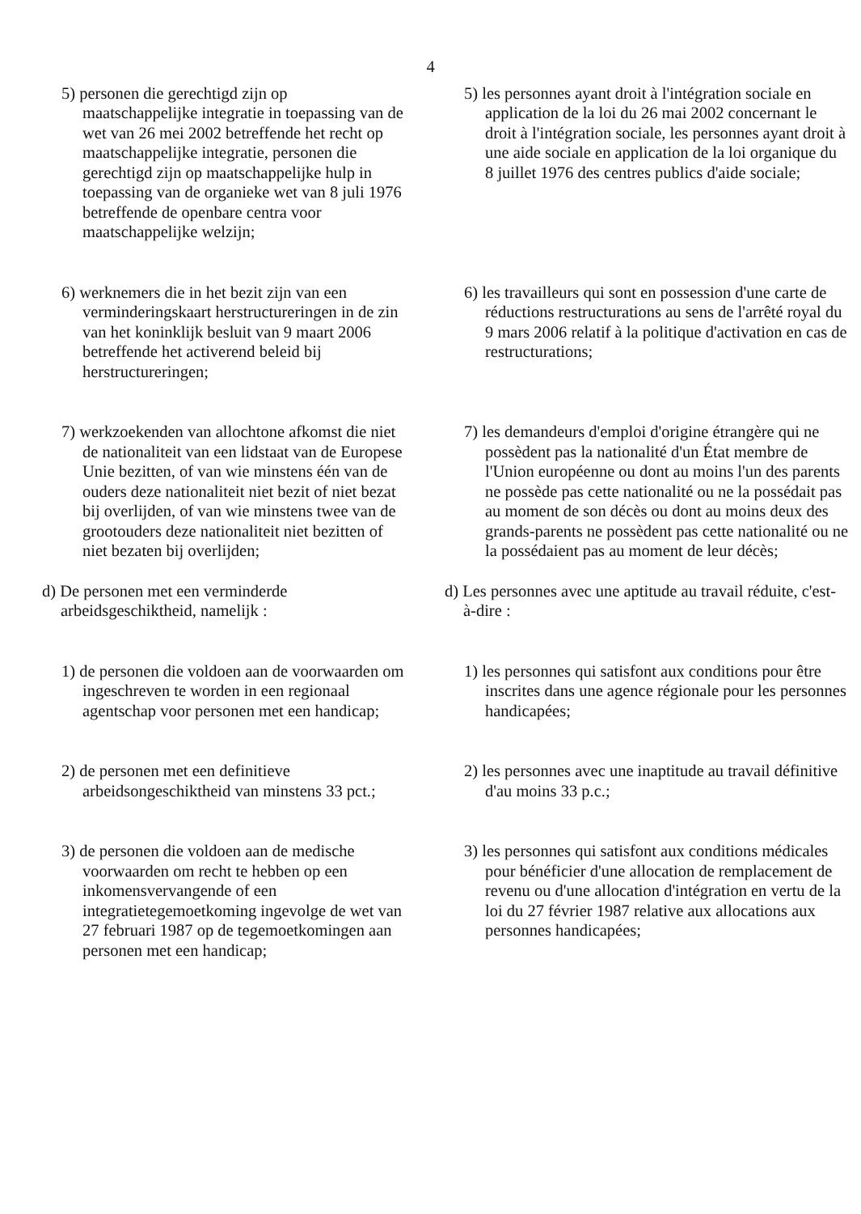4
5) personen die gerechtigd zijn op maatschappelijke integratie in toepassing van de wet van 26 mei 2002 betreffende het recht op maatschappelijke integratie, personen die gerechtigd zijn op maatschappelijke hulp in toepassing van de organieke wet van 8 juli 1976 betreffende de openbare centra voor maatschappelijke welzijn;
5) les personnes ayant droit à l'intégration sociale en application de la loi du 26 mai 2002 concernant le droit à l'intégration sociale, les personnes ayant droit à une aide sociale en application de la loi organique du 8 juillet 1976 des centres publics d'aide sociale;
6) werknemers die in het bezit zijn van een verminderingskaart herstructureringen in de zin van het koninklijk besluit van 9 maart 2006 betreffende het activerend beleid bij herstructureringen;
6) les travailleurs qui sont en possession d'une carte de réductions restructurations au sens de l'arrêté royal du 9 mars 2006 relatif à la politique d'activation en cas de restructurations;
7) werkzoekenden van allochtone afkomst die niet de nationaliteit van een lidstaat van de Europese Unie bezitten, of van wie minstens één van de ouders deze nationaliteit niet bezit of niet bezat bij overlijden, of van wie minstens twee van de grootouders deze nationaliteit niet bezitten of niet bezaten bij overlijden;
7) les demandeurs d'emploi d'origine étrangère qui ne possèdent pas la nationalité d'un État membre de l'Union européenne ou dont au moins l'un des parents ne possède pas cette nationalité ou ne la possédait pas au moment de son décès ou dont au moins deux des grands-parents ne possèdent pas cette nationalité ou ne la possédaient pas au moment de leur décès;
d) De personen met een verminderde arbeidsgeschiktheid, namelijk :
d) Les personnes avec une aptitude au travail réduite, c'est-à-dire :
1) de personen die voldoen aan de voorwaarden om ingeschreven te worden in een regionaal agentschap voor personen met een handicap;
1) les personnes qui satisfont aux conditions pour être inscrites dans une agence régionale pour les personnes handicapées;
2) de personen met een definitieve arbeidsongeschiktheid van minstens 33 pct.;
2) les personnes avec une inaptitude au travail définitive d'au moins 33 p.c.;
3) de personen die voldoen aan de medische voorwaarden om recht te hebben op een inkomensvervangende of een integratietegemoetkoming ingevolge de wet van 27 februari 1987 op de tegemoetkomingen aan personen met een handicap;
3) les personnes qui satisfont aux conditions médicales pour bénéficier d'une allocation de remplacement de revenu ou d'une allocation d'intégration en vertu de la loi du 27 février 1987 relative aux allocations aux personnes handicapées;